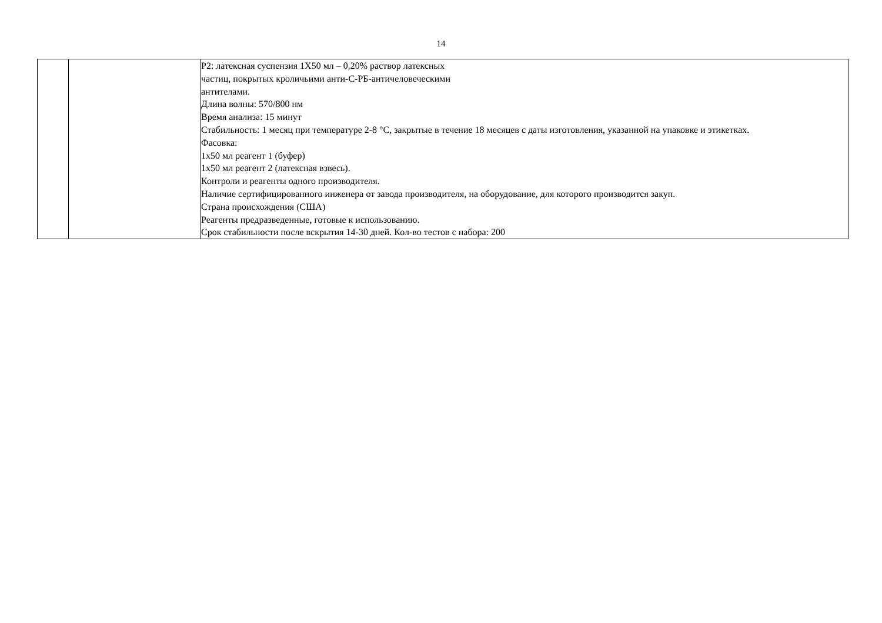14
| | | Р2: латексная суспензия 1Х50 мл – 0,20% раствор латексных частиц, покрытых кроличьими анти-С-РБ-античеловеческими антителами. Длина волны: 570/800 нм Время анализа: 15 минут Стабильность: 1 месяц при температуре 2-8 °С, закрытые в течение 18 месяцев с даты изготовления, указанной на упаковке и этикетках. Фасовка: 1х50 мл реагент 1 (буфер) 1х50 мл реагент 2 (латексная взвесь). Контроли и реагенты одного производителя. Наличие сертифицированного инженера от завода производителя, на оборудование, для которого производится закуп. Страна происхождения (США) Реагенты предразведенные, готовые к использованию. Срок стабильности после вскрытия 14-30 дней. Кол-во тестов с набора: 200 |